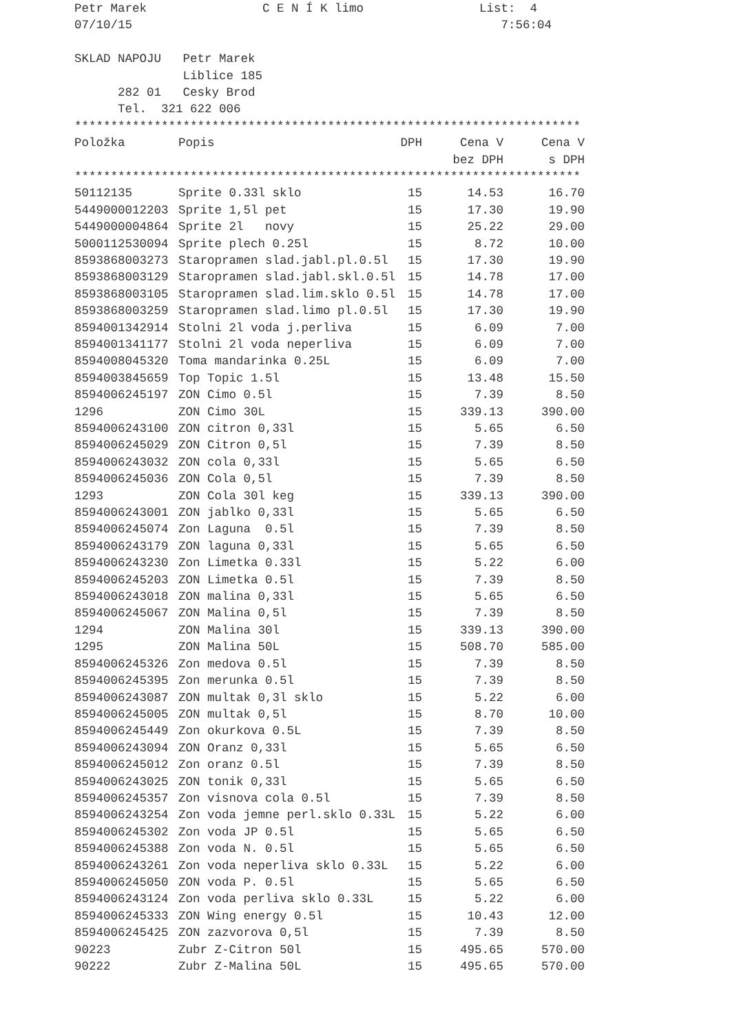Petr Marek C E N Í K limo List: 4
07/10/15 7:56:04
SKLAD NAPOJU Petr Marek
Liblice 185
282 01 Cesky Brod
Tel. 321 622 006
**********************************************************************
| Položka | Popis | DPH | Cena V | Cena V |
| --- | --- | --- | --- | --- |
| | | | bez DPH | s DPH |
**********************************************************************
| 50112135 | Sprite 0.33l sklo | 15 | 14.53 | 16.70 |
| 5449000012203 | Sprite 1,5l pet | 15 | 17.30 | 19.90 |
| 5449000004864 | Sprite 2l novy | 15 | 25.22 | 29.00 |
| 5000112530094 | Sprite plech 0.25l | 15 | 8.72 | 10.00 |
| 8593868003273 | Staropramen slad.jabl.pl.0.5l | 15 | 17.30 | 19.90 |
| 8593868003129 | Staropramen slad.jabl.skl.0.5l | 15 | 14.78 | 17.00 |
| 8593868003105 | Staropramen slad.lim.sklo 0.5l | 15 | 14.78 | 17.00 |
| 8593868003259 | Staropramen slad.limo pl.0.5l | 15 | 17.30 | 19.90 |
| 8594001342914 | Stolni 2l voda j.perliva | 15 | 6.09 | 7.00 |
| 8594001341177 | Stolni 2l voda neperliva | 15 | 6.09 | 7.00 |
| 8594008045320 | Toma mandarinka 0.25L | 15 | 6.09 | 7.00 |
| 8594003845659 | Top Topic 1.5l | 15 | 13.48 | 15.50 |
| 8594006245197 | ZON Cimo 0.5l | 15 | 7.39 | 8.50 |
| 1296 | ZON Cimo 30L | 15 | 339.13 | 390.00 |
| 8594006243100 | ZON citron 0,33l | 15 | 5.65 | 6.50 |
| 8594006245029 | ZON Citron 0,5l | 15 | 7.39 | 8.50 |
| 8594006243032 | ZON cola 0,33l | 15 | 5.65 | 6.50 |
| 8594006245036 | ZON Cola 0,5l | 15 | 7.39 | 8.50 |
| 1293 | ZON Cola 30l keg | 15 | 339.13 | 390.00 |
| 8594006243001 | ZON jablko 0,33l | 15 | 5.65 | 6.50 |
| 8594006245074 | Zon Laguna 0.5l | 15 | 7.39 | 8.50 |
| 8594006243179 | ZON laguna 0,33l | 15 | 5.65 | 6.50 |
| 8594006243230 | Zon Limetka 0.33l | 15 | 5.22 | 6.00 |
| 8594006245203 | ZON Limetka 0.5l | 15 | 7.39 | 8.50 |
| 8594006243018 | ZON malina 0,33l | 15 | 5.65 | 6.50 |
| 8594006245067 | ZON Malina 0,5l | 15 | 7.39 | 8.50 |
| 1294 | ZON Malina 30l | 15 | 339.13 | 390.00 |
| 1295 | ZON Malina 50L | 15 | 508.70 | 585.00 |
| 8594006245326 | Zon medova 0.5l | 15 | 7.39 | 8.50 |
| 8594006245395 | Zon merunka 0.5l | 15 | 7.39 | 8.50 |
| 8594006243087 | ZON multak 0,3l sklo | 15 | 5.22 | 6.00 |
| 8594006245005 | ZON multak 0,5l | 15 | 8.70 | 10.00 |
| 8594006245449 | Zon okurkova 0.5L | 15 | 7.39 | 8.50 |
| 8594006243094 | ZON Oranz 0,33l | 15 | 5.65 | 6.50 |
| 8594006245012 | Zon oranz 0.5l | 15 | 7.39 | 8.50 |
| 8594006243025 | ZON tonik 0,33l | 15 | 5.65 | 6.50 |
| 8594006245357 | Zon visnova cola 0.5l | 15 | 7.39 | 8.50 |
| 8594006243254 | Zon voda jemne perl.sklo 0.33L | 15 | 5.22 | 6.00 |
| 8594006245302 | Zon voda JP 0.5l | 15 | 5.65 | 6.50 |
| 8594006245388 | Zon voda N. 0.5l | 15 | 5.65 | 6.50 |
| 8594006243261 | Zon voda neperliva sklo 0.33L | 15 | 5.22 | 6.00 |
| 8594006245050 | ZON voda P. 0.5l | 15 | 5.65 | 6.50 |
| 8594006243124 | Zon voda perliva sklo 0.33L | 15 | 5.22 | 6.00 |
| 8594006245333 | ZON Wing energy 0.5l | 15 | 10.43 | 12.00 |
| 8594006245425 | ZON zazvorova 0,5l | 15 | 7.39 | 8.50 |
| 90223 | Zubr Z-Citron 50l | 15 | 495.65 | 570.00 |
| 90222 | Zubr Z-Malina 50L | 15 | 495.65 | 570.00 |